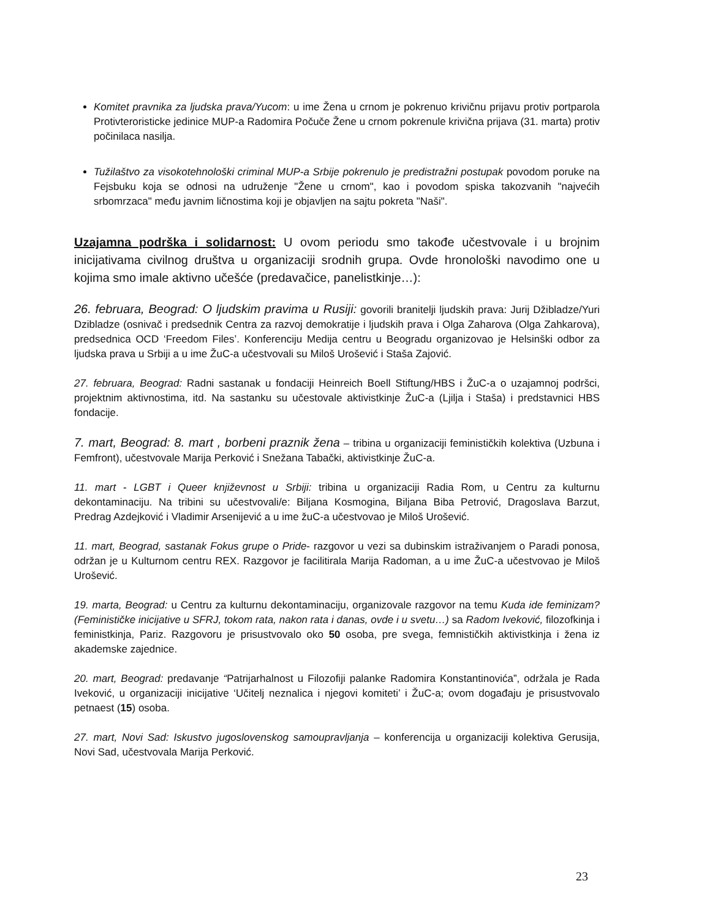Komitet pravnika za ljudska prava/Yucom: u ime Žena u crnom je pokrenuo krivičnu prijavu protiv portparola Protivteroristicke jedinice MUP-a Radomira Počuče Žene u crnom pokrenule krivična prijava (31. marta) protiv počinilaca nasilja.
Tužilaštvo za visokotehnološki criminal MUP-a Srbije pokrenulo je predistražni postupak povodom poruke na Fejsbuku koja se odnosi na udruženje "Žene u crnom", kao i povodom spiska takozvanih "najvećih srbomrzaca" među javnim ličnostima koji je objavljen na sajtu pokreta "Naši".
Uzajamna podrška i solidarnost: U ovom periodu smo takođe učestvovale i u brojnim inicijativama civilnog društva u organizaciji srodnih grupa. Ovde hronološki navodimo one u kojima smo imale aktivno učešće (predavačice, panelistkinje…):
26. februara, Beograd: O ljudskim pravima u Rusiji: govorili branitelji ljudskih prava: Jurij Džibladze/Yuri Dzibladze (osnivač i predsednik Centra za razvoj demokratije i ljudskih prava i Olga Zaharova (Olga Zahkarova), predsednica OCD ‘Freedom Files’. Konferenciju Medija centru u Beogradu organizovao je Helsinški odbor za ljudska prava u Srbiji a u ime ŽuC-a učestvovali su Miloš Urošević i Staša Zajović.
27. februara, Beograd: Radni sastanak u fondaciji Heinreich Boell Stiftung/HBS i ŽuC-a o uzajamnoj podršci, projektnim aktivnostima, itd. Na sastanku su učestovale aktivistkinje ŽuC-a (Ljilja i Staša) i predstavnici HBS fondacije.
7. mart, Beograd: 8. mart , borbeni praznik žena – tribina u organizaciji feminističkih kolektiva (Uzbuna i Femfront), učestvovale Marija Perković i Snežana Tabački, aktivistkinje ŽuC-a.
11. mart - LGBT i Queer književnost u Srbiji: tribina u organizaciji Radia Rom, u Centru za kulturnu dekontaminaciju. Na tribini su učestvovali/e: Biljana Kosmogina, Biljana Biba Petrović, Dragoslava Barzut, Predrag Azdejković i Vladimir Arsenijević a u ime žuC-a učestvovao je Miloš Urošević.
11. mart, Beograd, sastanak Fokus grupe o Pride- razgovor u vezi sa dubinskim istraživanjem o Paradi ponosa, održan je u Kulturnom centru REX. Razgovor je facilitirala Marija Radoman, a u ime ŽuC-a učestvovao je Miloš Urošević.
19. marta, Beograd: u Centru za kulturnu dekontaminaciju, organizovale razgovor na temu Kuda ide feminizam? (Feminističke inicijative u SFRJ, tokom rata, nakon rata i danas, ovde i u svetu…) sa Radom Iveković, filozofkinja i feministkinja, Pariz. Razgovoru je prisustvovalo oko 50 osoba, pre svega, femnističkih aktivistkinja i žena iz akademske zajednice.
20. mart, Beograd: predavanje “Patrijarhalnost u Filozofiji palanke Radomira Konstantinovića”, održala je Rada Iveković, u organizaciji inicijative ‘Učitelj neznalica i njegovi komiteti’ i ŽuC-a; ovom događaju je prisustvovalo petnaest (15) osoba.
27. mart, Novi Sad: Iskustvo jugoslovenskog samoupravljanja – konferencija u organizaciji kolektiva Gerusija, Novi Sad, učestvovala Marija Perković.
23